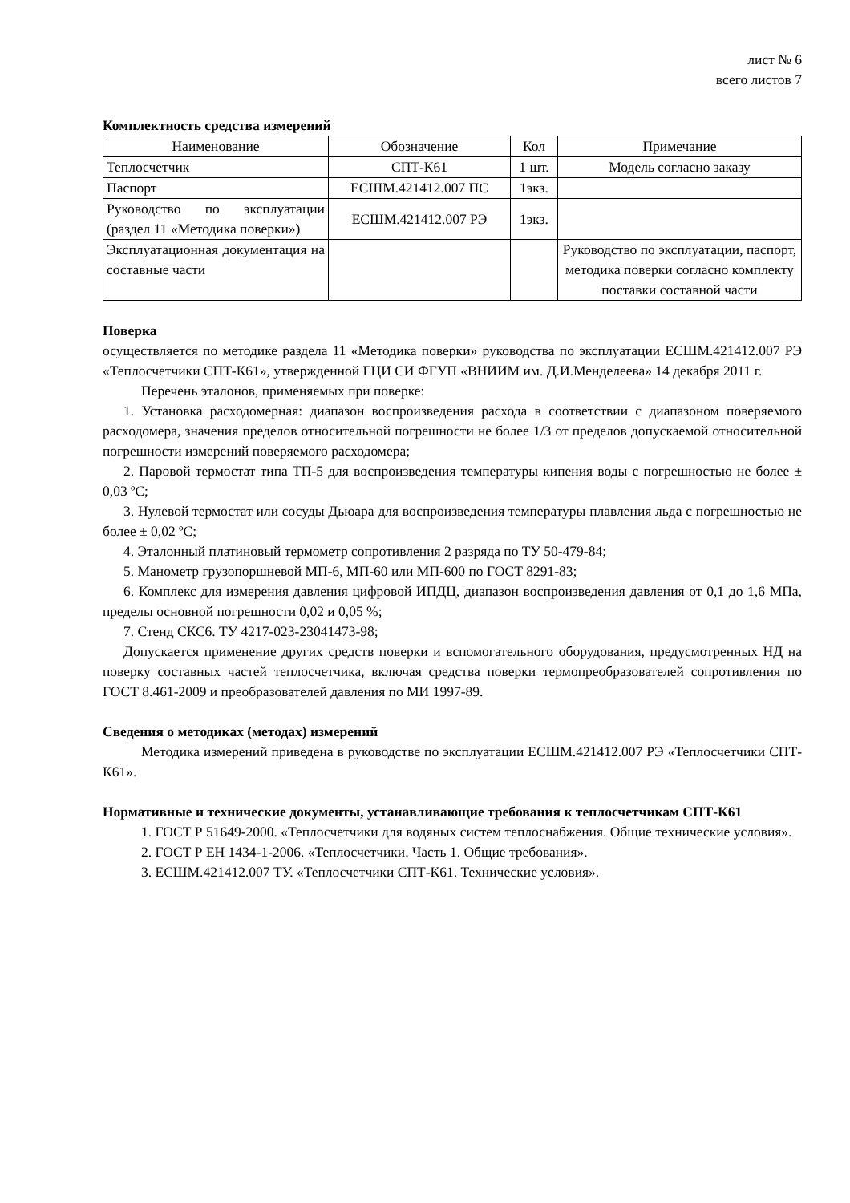лист № 6
всего листов 7
Комплектность средства измерений
| Наименование | Обозначение | Кол | Примечание |
| --- | --- | --- | --- |
| Теплосчетчик | СПТ-К61 | 1 шт. | Модель согласно заказу |
| Паспорт | ЕСШМ.421412.007 ПС | 1экз. | |
| Руководство по эксплуатации (раздел 11 «Методика поверки») | ЕСШМ.421412.007 РЭ | 1экз. | |
| Эксплуатационная документация на составные части | | | Руководство по эксплуатации, паспорт, методика поверки согласно комплекту поставки составной части |
Поверка
осуществляется по методике раздела 11 «Методика поверки» руководства по эксплуатации ЕСШМ.421412.007 РЭ «Теплосчетчики СПТ-К61», утвержденной ГЦИ СИ ФГУП «ВНИИМ им. Д.И.Менделеева» 14 декабря 2011 г.
Перечень эталонов, применяемых при поверке:
1. Установка расходомерная: диапазон воспроизведения расхода в соответствии с диапазоном поверяемого расходомера, значения пределов относительной погрешности не более 1/3 от пределов допускаемой относительной погрешности измерений поверяемого расходомера;
2. Паровой термостат типа ТП-5 для воспроизведения температуры кипения воды с погрешностью не более ± 0,03 ºС;
3. Нулевой термостат или сосуды Дьюара для воспроизведения температуры плавления льда с погрешностью не более ± 0,02 ºС;
4. Эталонный платиновый термометр сопротивления 2 разряда по ТУ 50-479-84;
5. Манометр грузопоршневой МП-6, МП-60 или МП-600 по ГОСТ 8291-83;
6. Комплекс для измерения давления цифровой ИПДЦ, диапазон воспроизведения давления от 0,1 до 1,6 МПа, пределы основной погрешности 0,02 и 0,05 %;
7. Стенд СКС6. ТУ 4217-023-23041473-98;
Допускается применение других средств поверки и вспомогательного оборудования, предусмотренных НД на поверку составных частей теплосчетчика, включая средства поверки термопреобразователей сопротивления по ГОСТ 8.461-2009 и преобразователей давления по МИ 1997-89.
Сведения о методиках (методах) измерений
Методика измерений приведена в руководстве по эксплуатации ЕСШМ.421412.007 РЭ «Теплосчетчики СПТ-К61».
Нормативные и технические документы, устанавливающие требования к теплосчетчикам СПТ-К61
1. ГОСТ Р 51649-2000. «Теплосчетчики для водяных систем теплоснабжения. Общие технические условия».
2. ГОСТ Р ЕН 1434-1-2006. «Теплосчетчики. Часть 1. Общие требования».
3. ЕСШМ.421412.007 ТУ. «Теплосчетчики СПТ-К61. Технические условия».